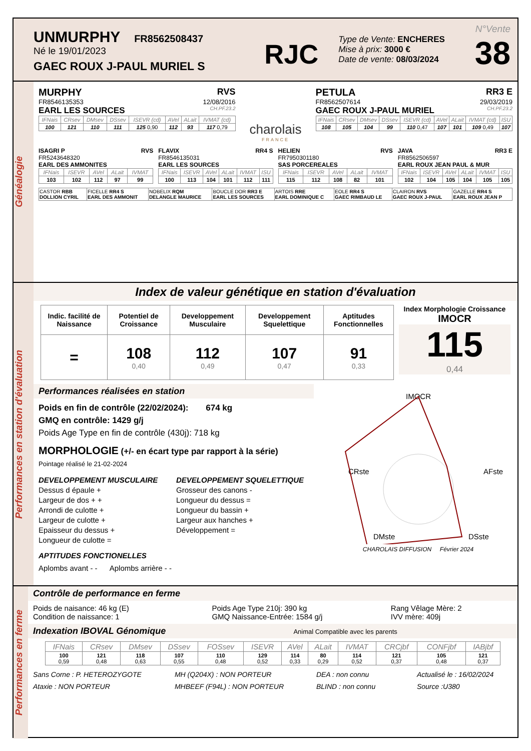UNMURPHY FR8562508437
Né le 19/01/2023
GAEC ROUX J-PAUL MURIEL S
RJC
Type de Vente: ENCHERES
Mise à prix: 3000 €
Date de vente: 08/03/2024
N°Vente
38
Généalogie
MURPHY RVS
FR8546135353 12/08/2016
EARL LES SOURCES CH.PF.23.2
| IFNais | CRsev | DMsev | DSsev | ISEVR (cd) | AVel | ALait | IVMAT (cd) |
| --- | --- | --- | --- | --- | --- | --- | --- |
| 100 | 121 | 110 | 111 | 125 0,90 | 112 | 93 | 117 0,79 |
charolais
FRANCE
PETULA RR3 E
FR8562507614 29/03/2019
GAEC ROUX J-PAUL MURIEL CH.PF.23.2
| IFNais | CRsev | DMsev | DSsev | ISEVR (cd) | AVel | ALait | IVMAT (cd) | ISU |
| --- | --- | --- | --- | --- | --- | --- | --- | --- |
| 108 | 105 | 104 | 99 | 110 0,47 | 107 | 101 | 109 0,49 | 107 |
ISAGRI P RVS
FR5243648320
EARL DES AMMONITES
| IFNais | ISEVR | AVel | ALait | IVMAT |
| --- | --- | --- | --- | --- |
| 103 | 102 | 112 | 97 | 99 |
FLAVIX RR4 S
FR8546135031
EARL LES SOURCES
| IFNais | ISEVR | AVel | ALait | IVMAT | ISU |
| --- | --- | --- | --- | --- | --- |
| 100 | 113 | 104 | 101 | 112 | 111 |
HELIEN RVS
FR7950301180
SAS PORCEREALES
| IFNais | ISEVR | AVel | ALait | IVMAT |
| --- | --- | --- | --- | --- |
| 115 | 112 | 108 | 82 | 101 |
JAVA RR3 E
FR8562506597
EARL ROUX JEAN PAUL & MUR
| IFNais | ISEVR | AVel | ALait | IVMAT | ISU |
| --- | --- | --- | --- | --- | --- |
| 102 | 104 | 105 | 104 | 105 | 105 |
| CASTOR RBB DOLLION CYRIL | FICELLE RR4 S EARL DES AMMONIT | NOBELIX RQM DELANGLE MAURICE | BOUCLE DOR RR3 E EARL LES SOURCES | ARTOIS RRE EARL DOMINIQUE C | EOLE RR4 S GAEC RIMBAUD LE | CLAIRON RVS GAEC ROUX J-PAUL | GAZELLE RR4 S EARL ROUX JEAN P |
Performances en station d'évaluation
Index de valeur génétique en station d'évaluation
| Indic. facilité de Naissance | Potentiel de Croissance | Developpement Musculaire | Developpement Squelettique | Aptitudes Fonctionnelles |
| = | 108 0,40 | 112 0,49 | 107 0,47 | 91 0,33 |
Index Morphologie Croissance
IMOCR
115
0,44
Performances réalisées en station
Poids en fin de contrôle (22/02/2024): 674 kg
GMQ en contrôle: 1429 g/j
Poids Age Type en fin de contrôle (430j): 718 kg
MORPHOLOGIE (+/- en écart type par rapport à la série)
Pointage réalisé le 21-02-2024
DEVELOPPEMENT MUSCULAIRE
Dessus d épaule +
Largeur de dos + +
Arrondi de culotte +
Largeur de culotte +
Epaisseur du dessus +
Longueur de culotte =
DEVELOPPEMENT SQUELETTIQUE
Grosseur des canons -
Longueur du dessus =
Longueur du bassin +
Largeur aux hanches +
Développement =
APTITUDES FONCTIONELLES
Aplombs avant - - Aplombs arrière - -
IMOCR
CRste
AFste
DMste
DSste
CHAROLAIS DIFFUSION Février 2024
Performances en ferme
Contrôle de performance en ferme
Poids de naisance: 46 kg (E)
Condition de naissance: 1
Poids Age Type 210j: 390 kg
GMQ Naissance-Entrée: 1584 g/j
Rang Vêlage Mère: 2
IVV mère: 409j
Indexation IBOVAL Génomique Animal Compatible avec les parents
| IFNais | CRsev | DMsev | DSsev | FOSsev | ISEVR | AVel | ALait | IVMAT | CRCjbf | CONFjbf | IABjbf |
| --- | --- | --- | --- | --- | --- | --- | --- | --- | --- | --- | --- |
| 100 0,59 | 121 0,48 | 118 0,63 | 107 0,55 | 110 0,48 | 129 0,52 | 114 0,33 | 80 0,29 | 114 0,52 | 121 0,37 | 105 0,48 | 121 0,37 |
Sans Corne : P. HETEROZYGOTE
Ataxie : NON PORTEUR
MH (Q204X) : NON PORTEUR
MHBEEF (F94L) : NON PORTEUR
DEA : non connu
BLIND : non connu
Actualisé le : 16/02/2024
Source :U380